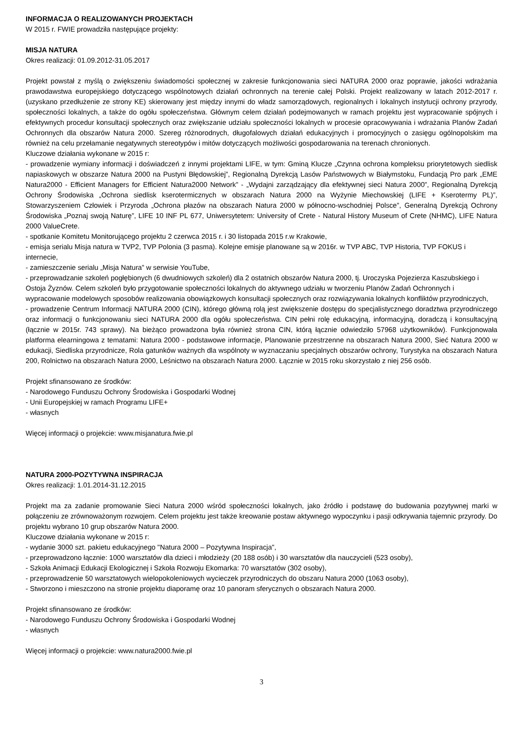INFORMACJA O REALIZOWANYCH PROJEKTACH
W 2015 r. FWIE prowadziła następujące projekty:
MISJA NATURA
Okres realizacji: 01.09.2012-31.05.2017
Projekt powstał z myślą o zwiększeniu świadomości społecznej w zakresie funkcjonowania sieci NATURA 2000 oraz poprawie, jakości wdrażania prawodawstwa europejskiego dotyczącego wspólnotowych działań ochronnych na terenie całej Polski. Projekt realizowany w latach 2012-2017 r. (uzyskano przedłużenie ze strony KE) skierowany jest między innymi do władz samorządowych, regionalnych i lokalnych instytucji ochrony przyrody, społeczności lokalnych, a także do ogółu społeczeństwa. Głównym celem działań podejmowanych w ramach projektu jest wypracowanie spójnych i efektywnych procedur konsultacji społecznych oraz zwiększanie udziału społeczności lokalnych w procesie opracowywania i wdrażania Planów Zadań Ochronnych dla obszarów Natura 2000. Szereg różnorodnych, długofalowych działań edukacyjnych i promocyjnych o zasięgu ogólnopolskim ma również na celu przełamanie negatywnych stereotypów i mitów dotyczących możliwości gospodarowania na terenach chronionych.
Kluczowe działania wykonane w 2015 r:
- prowadzenie wymiany informacji i doświadczeń z innymi projektami LIFE, w tym: Gminą Klucze „Czynna ochrona kompleksu priorytetowych siedlisk napiaskowych w obszarze Natura 2000 na Pustyni Błędowskiej”, Regionalną Dyrekcją Lasów Państwowych w Białymstoku, Fundacją Pro park „EME Natura2000 - Efficient Managers for Efficient Natura2000 Network” - „Wydajni zarządzający dla efektywnej sieci Natura 2000”, Regionalną Dyrekcją Ochrony Środowiska „Ochrona siedlisk kserotermicznych w obszarach Natura 2000 na Wyżynie Miechowskiej (LIFE + Kserotermy PL)”, Stowarzyszeniem Człowiek i Przyroda „Ochrona płazów na obszarach Natura 2000 w północno-wschodniej Polsce”, Generalną Dyrekcją Ochrony Środowiska „Poznaj swoją Naturę”, LIFE 10 INF PL 677, Uniwersytetem: University of Crete - Natural History Museum of Crete (NHMC), LIFE Natura 2000 ValueCrete.
- spotkanie Komitetu Monitorującego projektu 2 czerwca 2015 r. i 30 listopada 2015 r.w Krakowie,
- emisja serialu Misja natura w TVP2, TVP Polonia (3 pasma). Kolejne emisje planowane są w 2016r. w TVP ABC, TVP Historia, TVP FOKUS i internecie,
- zamieszczenie serialu „Misja Natura” w serwisie YouTube,
- przeprowadzanie szkoleń pogłębionych (6 dwudniowych szkoleń) dla 2 ostatnich obszarów Natura 2000, tj. Uroczyska Pojezierza Kaszubskiego i Ostoja Żyznów. Celem szkoleń było przygotowanie społeczności lokalnych do aktywnego udziału w tworzeniu Planów Zadań Ochronnych i wypracowanie modelowych sposobów realizowania obowiązkowych konsultacji społecznych oraz rozwiązywania lokalnych konfliktów przyrodniczych,
- prowadzenie Centrum Informacji NATURA 2000 (CIN), którego główną rolą jest zwiększenie dostępu do specjalistycznego doradztwa przyrodniczego oraz informacji o funkcjonowaniu sieci NATURA 2000 dla ogółu społeczeństwa. CIN pełni rolę edukacyjną, informacyjną, doradczą i konsultacyjną (łącznie w 2015r. 743 sprawy). Na bieżąco prowadzona była również strona CIN, którą łącznie odwiedziło 57968 użytkowników). Funkcjonowała platforma elearningowa z tematami: Natura 2000 - podstawowe informacje, Planowanie przestrzenne na obszarach Natura 2000, Sieć Natura 2000 w edukacji, Siedliska przyrodnicze, Rola gatunków ważnych dla wspólnoty w wyznaczaniu specjalnych obszarów ochrony, Turystyka na obszarach Natura 200, Rolnictwo na obszarach Natura 2000, Leśnictwo na obszarach Natura 2000. Łącznie w 2015 roku skorzystało z niej 256 osób.
Projekt sfinansowano ze środków:
- Narodowego Funduszu Ochrony Środowiska i Gospodarki Wodnej
- Unii Europejskiej w ramach Programu LIFE+
- własnych
Więcej informacji o projekcie: www.misjanatura.fwie.pl
NATURA 2000-POZYTYWNA INSPIRACJA
Okres realizacji: 1.01.2014-31.12.2015
Projekt ma za zadanie promowanie Sieci Natura 2000 wśród społeczności lokalnych, jako źródło i podstawę do budowania pozytywnej marki w połączeniu ze zrównoważonym rozwojem. Celem projektu jest także kreowanie postaw aktywnego wypoczynku i pasji odkrywania tajemnic przyrody. Do projektu wybrano 10 grup obszarów Natura 2000.
Kluczowe działania wykonane w 2015 r:
- wydanie 3000 szt. pakietu edukacyjnego "Natura 2000 – Pozytywna Inspiracja",
- przeprowadzono łącznie: 1000 warsztatów dla dzieci i młodzieży (20 188 osób) i 30 warsztatów dla nauczycieli (523 osoby),
- Szkoła Animacji Edukacji Ekologicznej i Szkoła Rozwoju Ekomarka: 70 warsztatów (302 osoby),
- przeprowadzenie 50 warsztatowych wielopokoleniowych wycieczek przyrodniczych do obszaru Natura 2000 (1063 osoby),
- Stworzono i mieszczono na stronie projektu diaporamę oraz 10 panoram sferycznych o obszarach Natura 2000.
Projekt sfinansowano ze środków:
- Narodowego Funduszu Ochrony Środowiska i Gospodarki Wodnej
- własnych
Więcej informacji o projekcie: www.natura2000.fwie.pl
3